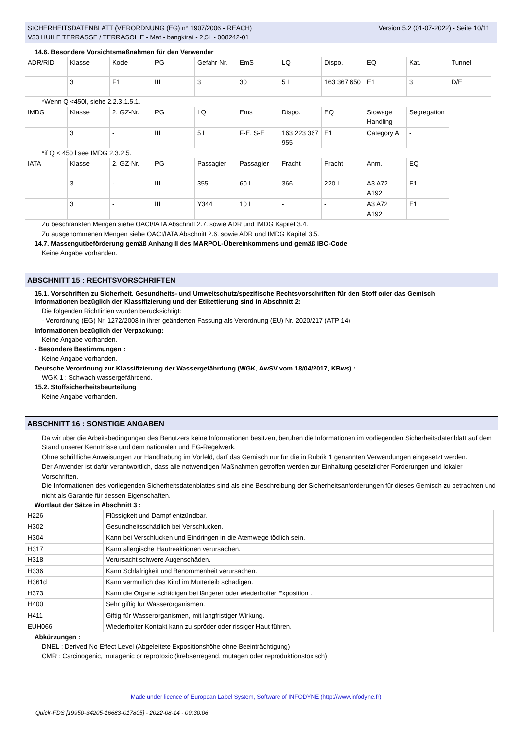Version 5.2 (01-07-2022) - Seite 10/11 SICHERHEITSDATENBLATT (VERORDNUNG (EG) n° 1907/2006 - REACH)
V33 HUILE TERRASSE / TERRASOLIE - Mat - bangkirai - 2,5L - 008242-01
14.6. Besondere Vorsichtsmaßnahmen für den Verwender
| ADR/RID | Klasse | Kode | PG | Gefahr-Nr. | EmS | LQ | Dispo. | EQ | Kat. | Tunnel |
| | 3 | F1 | III | 3 | 30 | 5 L | 163 367 650 | E1 | 3 | D/E |
*Wenn Q <450l, siehe 2.2.3.1.5.1.
| IMDG | Klasse | 2. GZ-Nr. | PG | LQ | Ems | Dispo. | EQ | Stowage Handling | Segregation |
| | 3 | - | III | 5 L | F-E. S-E | 163 223 367 955 | E1 | Category A | - |
*if Q < 450 l see IMDG 2.3.2.5.
| IATA | Klasse | 2. GZ-Nr. | PG | Passagier | Passagier | Fracht | Fracht | Anm. | EQ |
| | 3 | - | III | 355 | 60 L | 366 | 220 L | A3 A72 A192 | E1 |
| | 3 | - | III | Y344 | 10 L | - | - | A3 A72 A192 | E1 |
Zu beschränkten Mengen siehe OACI/IATA Abschnitt 2.7. sowie ADR und IMDG Kapitel 3.4.
Zu ausgenommenen Mengen siehe OACI/IATA Abschnitt 2.6. sowie ADR und IMDG Kapitel 3.5.
14.7. Massengutbeförderung gemäß Anhang II des MARPOL-Übereinkommens und gemäß IBC-Code
Keine Angabe vorhanden.
ABSCHNITT 15 : RECHTSVORSCHRIFTEN
15.1. Vorschriften zu Sicherheit, Gesundheits- und Umweltschutz/spezifische Rechtsvorschriften für den Stoff oder das Gemisch
Informationen bezüglich der Klassifizierung und der Etikettierung sind in Abschnitt 2:
Die folgenden Richtlinien wurden berücksichtigt:
- Verordnung (EG) Nr. 1272/2008 in ihrer geänderten Fassung als Verordnung (EU) Nr. 2020/217 (ATP 14)
Informationen bezüglich der Verpackung:
Keine Angabe vorhanden.
- Besondere Bestimmungen :
Keine Angabe vorhanden.
Deutsche Verordnung zur Klassifizierung der Wassergefährdung (WGK, AwSV vom 18/04/2017, KBws) :
WGK 1 : Schwach wassergefährdend.
15.2. Stoffsicherheitsbeurteilung
Keine Angabe vorhanden.
ABSCHNITT 16 : SONSTIGE ANGABEN
Da wir über die Arbeitsbedingungen des Benutzers keine Informationen besitzen, beruhen die Informationen im vorliegenden Sicherheitsdatenblatt auf dem Stand unserer Kenntnisse und dem nationalen und EG-Regelwerk.
Ohne schriftliche Anweisungen zur Handhabung im Vorfeld, darf das Gemisch nur für die in Rubrik 1 genannten Verwendungen eingesetzt werden.
Der Anwender ist dafür verantwortlich, dass alle notwendigen Maßnahmen getroffen werden zur Einhaltung gesetzlicher Forderungen und lokaler Vorschriften.
Die Informationen des vorliegenden Sicherheitsdatenblattes sind als eine Beschreibung der Sicherheitsanforderungen für dieses Gemisch zu betrachten und nicht als Garantie für dessen Eigenschaften.
Wortlaut der Sätze in Abschnitt 3 :
| H226 | Flüssigkeit und Dampf entzündbar. |
| H302 | Gesundheitsschädlich bei Verschlucken. |
| H304 | Kann bei Verschlucken und Eindringen in die Atemwege tödlich sein. |
| H317 | Kann allergische Hautreaktionen verursachen. |
| H318 | Verursacht schwere Augenschäden. |
| H336 | Kann Schläfrigkeit und Benommenheit verursachen. |
| H361d | Kann vermutlich das Kind im Mutterleib schädigen. |
| H373 | Kann die Organe schädigen bei längerer oder wiederholter Exposition . |
| H400 | Sehr giftig für Wasserorganismen. |
| H411 | Giftig für Wasserorganismen, mit langfristiger Wirkung. |
| EUH066 | Wiederholter Kontakt kann zu spröder oder rissiger Haut führen. |
Abkürzungen :
DNEL : Derived No-Effect Level (Abgeleitete Expositionshöhe ohne Beeinträchtigung)
CMR : Carcinogenic, mutagenic or reprotoxic (krebserregend, mutagen oder reproduktionstoxisch)
Made under licence of European Label System, Software of INFODYNE (http://www.infodyne.fr)
Quick-FDS [19950-34205-16683-017805] - 2022-08-14 - 09:30:06